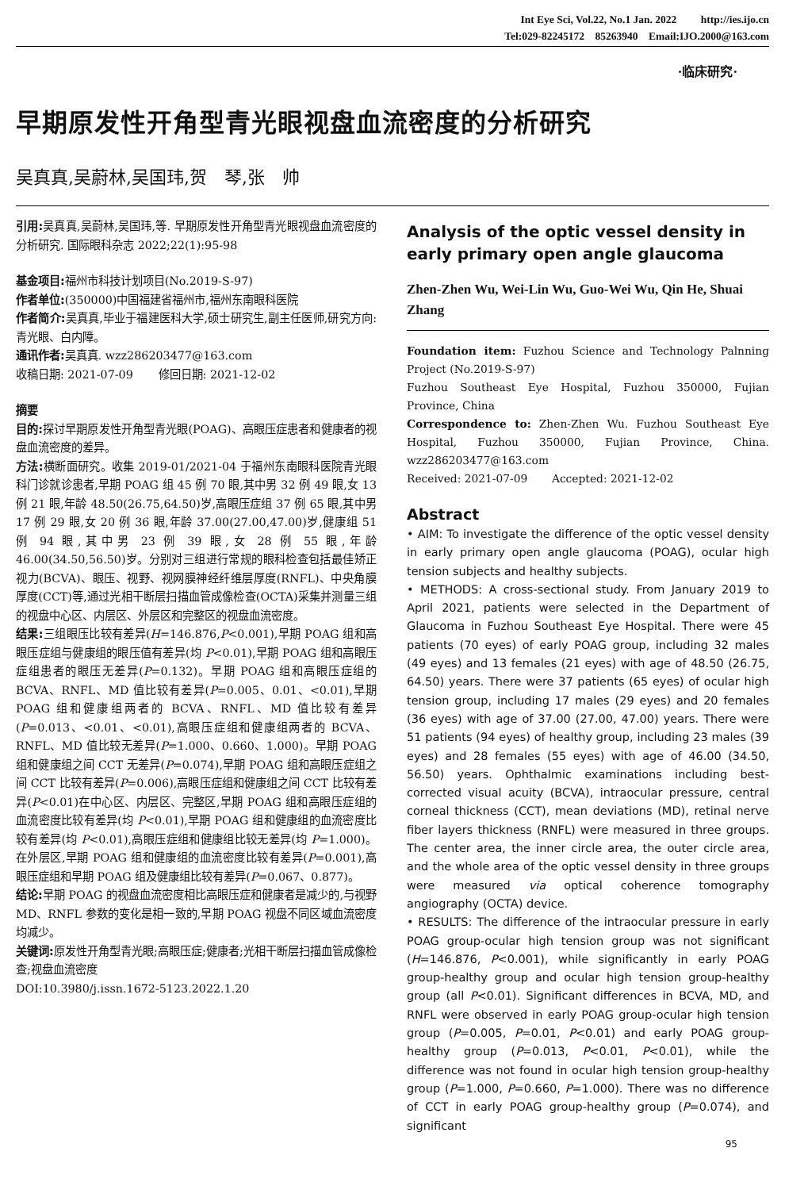Int Eye Sci, Vol.22, No.1 Jan. 2022 http://ies.ijo.cn
Tel:029-82245172 85263940 Email:IJO.2000@163.com
·临床研究·
早期原发性开角型青光眼视盘血流密度的分析研究
吴真真,吴蔚林,吴国玮,贺　琴,张　帅
引用: 吴真真,吴蔚林,吴国玮,等. 早期原发性开角型青光眼视盘血流密度的分析研究. 国际眼科杂志 2022;22(1):95-98
基金项目: 福州市科技计划项目(No.2019-S-97)
作者单位:(350000)中国福建省福州市,福州东南眼科医院
作者简介: 吴真真,毕业于福建医科大学,硕士研究生,副主任医师,研究方向:青光眼、白内障。
通讯作者: 吴真真. wzz286203477@163.com
收稿日期: 2021-07-09 修回日期: 2021-12-02
摘要
目的: 探讨早期原发性开角型青光眼(POAG)、高眼压症患者和健康者的视盘血流密度的差异。
方法: 横断面研究。收集 2019-01/2021-04 于福州东南眼科医院青光眼科门诊就诊患者,早期 POAG 组 45 例 70 眼,其中男 32 例 49 眼,女 13 例 21 眼,年龄 48.50(26.75,64.50)岁,高眼压症组 37 例 65 眼,其中男 17 例 29 眼,女 20 例 36 眼,年龄 37.00(27.00,47.00)岁,健康组 51 例 94 眼,其中男 23 例 39 眼,女 28 例 55 眼,年龄 46.00(34.50,56.50)岁。分别对三组进行常规的眼科检查包括最佳矫正视力(BCVA)、眼压、视野、视网膜神经纤维层厚度(RNFL)、中央角膜厚度(CCT)等,通过光相干断层扫描血管成像检查(OCTA)采集并测量三组的视盘中心区、内层区、外层区和完整区的视盘血流密度。
结果: 三组眼压比较有差异(H=146.876,P<0.001),早期 POAG 组和高眼压症组与健康组的眼压值有差异(均 P<0.01),早期 POAG 组和高眼压症组患者的眼压无差异(P=0.132)。早期 POAG 组和高眼压症组的 BCVA、RNFL、MD 值比较有差异(P=0.005、0.01、<0.01),早期 POAG 组和健康组两者的 BCVA、RNFL、MD 值比较有差异(P=0.013、<0.01、<0.01),高眼压症组和健康组两者的 BCVA、RNFL、MD 值比较无差异(P=1.000、0.660、1.000)。早期 POAG 组和健康组之间 CCT 无差异(P=0.074),早期 POAG 组和高眼压症组之间 CCT 比较有差异(P=0.006),高眼压症组和健康组之间 CCT 比较有差异(P<0.01)在中心区、内层区、完整区,早期 POAG 组和高眼压症组的血流密度比较有差异(均 P<0.01),早期 POAG 组和健康组的血流密度比较有差异(均 P<0.01),高眼压症组和健康组比较无差异(均 P=1.000)。在外层区,早期 POAG 组和健康组的血流密度比较有差异(P=0.001),高眼压症组和早期 POAG 组及健康组比较有差异(P=0.067、0.877)。
结论: 早期 POAG 的视盘血流密度相比高眼压症和健康者是减少的,与视野 MD、RNFL 参数的变化是相一致的,早期 POAG 视盘不同区域血流密度均减少。
关键词: 原发性开角型青光眼;高眼压症;健康者;光相干断层扫描血管成像检查;视盘血流密度
DOI:10.3980/j.issn.1672-5123.2022.1.20
Analysis of the optic vessel density in early primary open angle glaucoma
Zhen-Zhen Wu, Wei-Lin Wu, Guo-Wei Wu, Qin He, Shuai Zhang
Foundation item: Fuzhou Science and Technology Palnning Project (No.2019-S-97)
Fuzhou Southeast Eye Hospital, Fuzhou 350000, Fujian Province, China
Correspondence to: Zhen-Zhen Wu. Fuzhou Southeast Eye Hospital, Fuzhou 350000, Fujian Province, China. wzz286203477@163.com
Received: 2021-07-09 Accepted: 2021-12-02
Abstract
• AIM: To investigate the difference of the optic vessel density in early primary open angle glaucoma (POAG), ocular high tension subjects and healthy subjects.
• METHODS: A cross-sectional study. From January 2019 to April 2021, patients were selected in the Department of Glaucoma in Fuzhou Southeast Eye Hospital. There were 45 patients (70 eyes) of early POAG group, including 32 males (49 eyes) and 13 females (21 eyes) with age of 48.50 (26.75, 64.50) years. There were 37 patients (65 eyes) of ocular high tension group, including 17 males (29 eyes) and 20 females (36 eyes) with age of 37.00 (27.00, 47.00) years. There were 51 patients (94 eyes) of healthy group, including 23 males (39 eyes) and 28 females (55 eyes) with age of 46.00 (34.50, 56.50) years. Ophthalmic examinations including best-corrected visual acuity (BCVA), intraocular pressure, central corneal thickness (CCT), mean deviations (MD), retinal nerve fiber layers thickness (RNFL) were measured in three groups. The center area, the inner circle area, the outer circle area, and the whole area of the optic vessel density in three groups were measured via optical coherence tomography angiography (OCTA) device.
• RESULTS: The difference of the intraocular pressure in early POAG group-ocular high tension group was not significant (H=146.876, P<0.001), while significantly in early POAG group-healthy group and ocular high tension group-healthy group (all P<0.01). Significant differences in BCVA, MD, and RNFL were observed in early POAG group-ocular high tension group (P=0.005, P=0.01, P<0.01) and early POAG group-healthy group (P=0.013, P<0.01, P<0.01), while the difference was not found in ocular high tension group-healthy group (P=1.000, P=0.660, P=1.000). There was no difference of CCT in early POAG group-healthy group (P=0.074), and significant
95